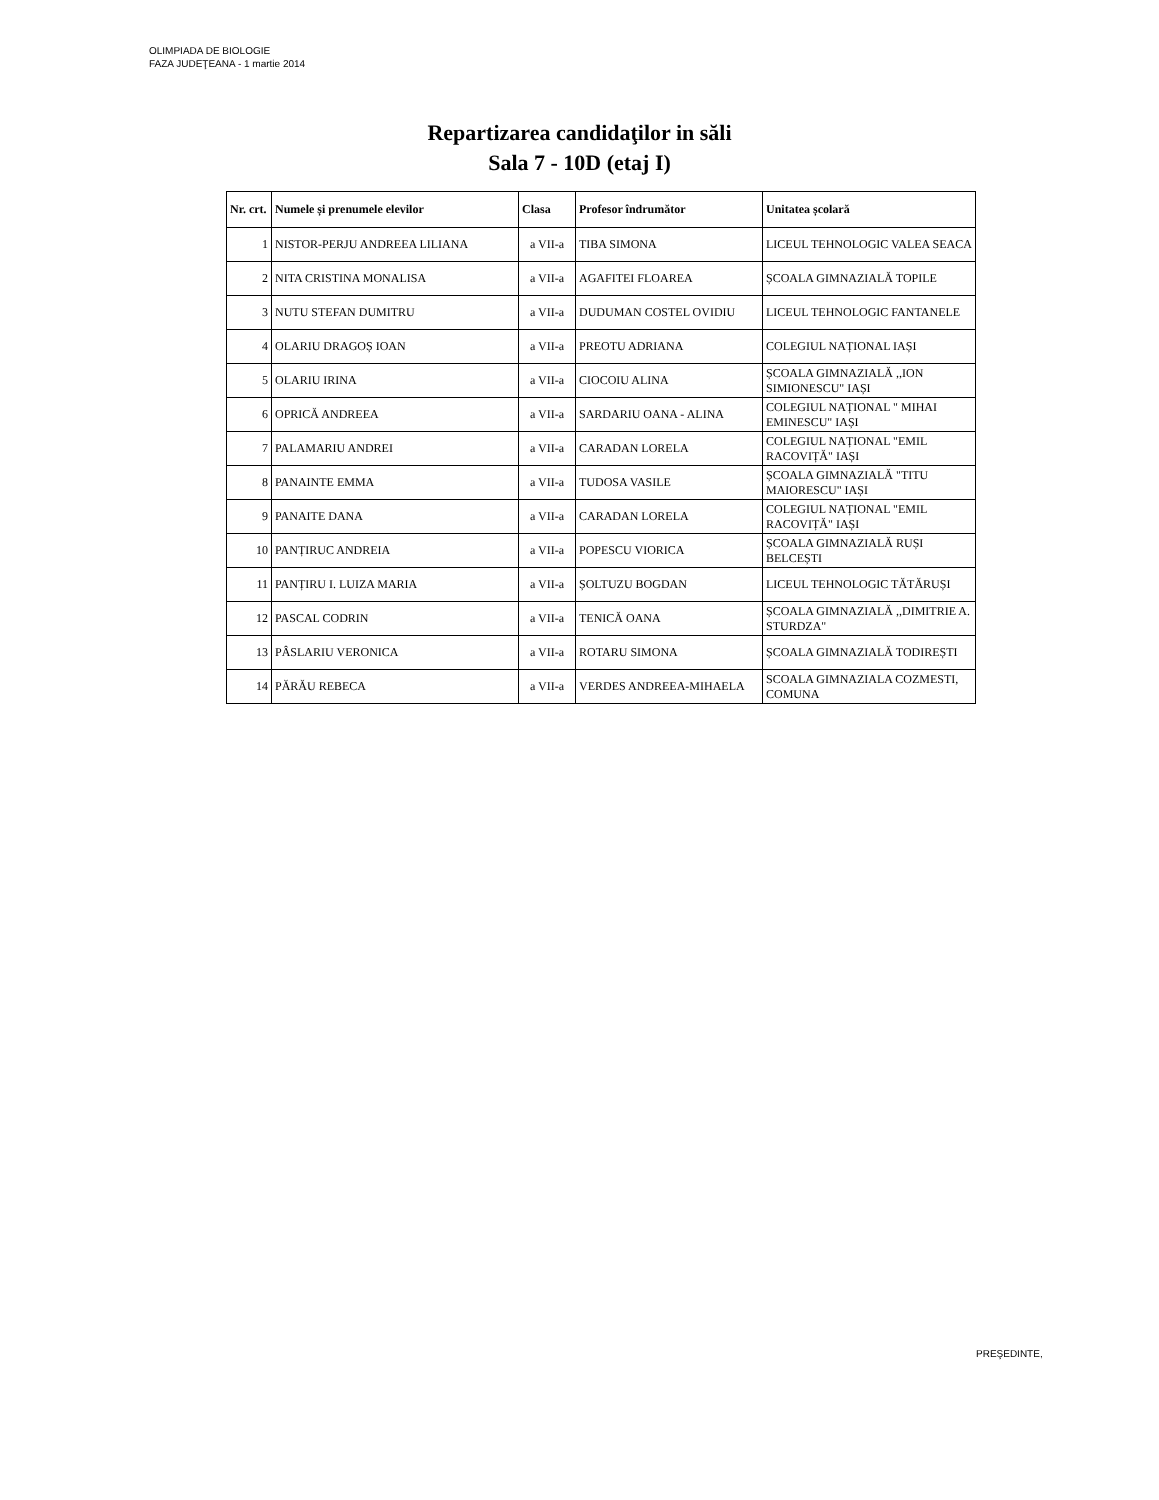OLIMPIADA DE BIOLOGIE
FAZA JUDEŢEANA - 1 martie 2014
Repartizarea candidaţilor in săli
Sala 7 - 10D (etaj I)
| Nr. crt. | Numele și prenumele elevilor | Clasa | Profesor îndrumător | Unitatea școlară |
| --- | --- | --- | --- | --- |
| 1 | NISTOR-PERJU ANDREEA LILIANA | a VII-a | TIBA SIMONA | LICEUL TEHNOLOGIC VALEA SEACA |
| 2 | NITA CRISTINA MONALISA | a VII-a | AGAFITEI FLOAREA | ȘCOALA GIMNAZIALĂ TOPILE |
| 3 | NUTU STEFAN DUMITRU | a VII-a | DUDUMAN COSTEL OVIDIU | LICEUL TEHNOLOGIC FANTANELE |
| 4 | OLARIU DRAGOȘ IOAN | a VII-a | PREOTU ADRIANA | COLEGIUL NAȚIONAL IAȘI |
| 5 | OLARIU IRINA | a VII-a | CIOCOIU ALINA | ȘCOALA GIMNAZIALĂ ,,ION SIMIONESCU" IAȘI |
| 6 | OPRICĂ ANDREEA | a VII-a | SARDARIU OANA - ALINA | COLEGIUL NAȚIONAL " MIHAI EMINESCU" IAȘI |
| 7 | PALAMARIU ANDREI | a VII-a | CARADAN LORELA | COLEGIUL NAȚIONAL "EMIL RACOVIȚĂ" IAȘI |
| 8 | PANAINTE EMMA | a VII-a | TUDOSA VASILE | ȘCOALA GIMNAZIALĂ "TITU MAIORESCU" IAȘI |
| 9 | PANAITE DANA | a VII-a | CARADAN LORELA | COLEGIUL NAȚIONAL "EMIL RACOVIȚĂ" IAȘI |
| 10 | PANȚIRUC ANDREIA | a VII-a | POPESCU VIORICA | ȘCOALA GIMNAZIALĂ RUȘI BELCEȘTI |
| 11 | PANȚIRU I. LUIZA MARIA | a VII-a | ȘOLTUZU BOGDAN | LICEUL TEHNOLOGIC TĂTĂRUȘI |
| 12 | PASCAL CODRIN | a VII-a | TENICĂ OANA | ȘCOALA GIMNAZIALĂ ,,DIMITRIE A. STURDZA" |
| 13 | PÂSLARIU VERONICA | a VII-a | ROTARU SIMONA | ȘCOALA GIMNAZIALĂ TODIREȘTI |
| 14 | PĂRĂU REBECA | a VII-a | VERDES ANDREEA-MIHAELA | SCOALA GIMNAZIALA COZMESTI, COMUNA |
PREŞEDINTE,